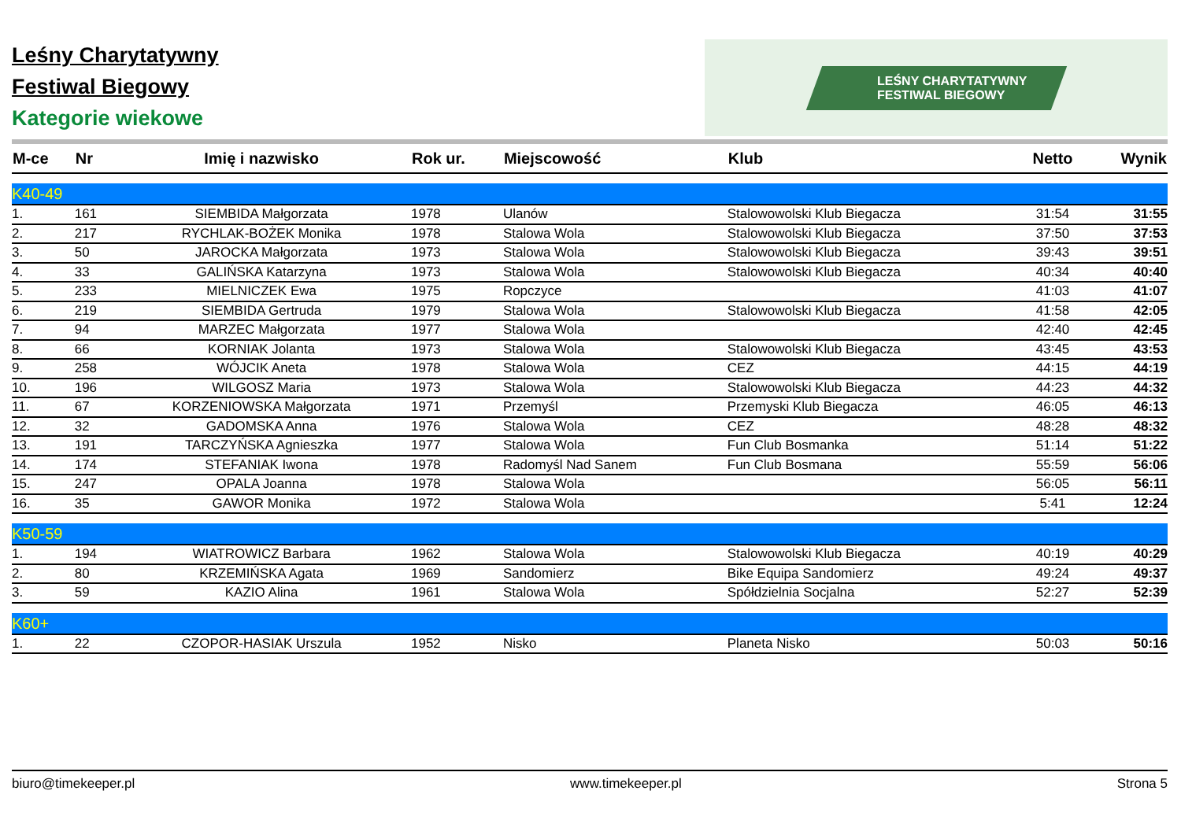Leśny Charytatywny
Festiwal Biegowy
Kategorie wiekowe
LEŚNY CHARYTATYWNY
FESTIWAL BIEGOWY
| M-ce | Nr | Imię i nazwisko | Rok ur. | Miejscowość | Klub | Netto | Wynik |
| --- | --- | --- | --- | --- | --- | --- | --- |
| K40-49 | | | | | | | |
| 1. | 161 | SIEMBIDA Małgorzata | 1978 | Ulanów | Stalowowolski Klub Biegacza | 31:54 | 31:55 |
| 2. | 217 | RYCHLAK-BOŻEK Monika | 1978 | Stalowa Wola | Stalowowolski Klub Biegacza | 37:50 | 37:53 |
| 3. | 50 | JAROCKA Małgorzata | 1973 | Stalowa Wola | Stalowowolski Klub Biegacza | 39:43 | 39:51 |
| 4. | 33 | GALIŃSKA Katarzyna | 1973 | Stalowa Wola | Stalowowolski Klub Biegacza | 40:34 | 40:40 |
| 5. | 233 | MIELNICZEK Ewa | 1975 | Ropczyce | | 41:03 | 41:07 |
| 6. | 219 | SIEMBIDA Gertruda | 1979 | Stalowa Wola | Stalowowolski Klub Biegacza | 41:58 | 42:05 |
| 7. | 94 | MARZEC Małgorzata | 1977 | Stalowa Wola | | 42:40 | 42:45 |
| 8. | 66 | KORNIAK Jolanta | 1973 | Stalowa Wola | Stalowowolski Klub Biegacza | 43:45 | 43:53 |
| 9. | 258 | WÓJCIK Aneta | 1978 | Stalowa Wola | CEZ | 44:15 | 44:19 |
| 10. | 196 | WILGOSZ Maria | 1973 | Stalowa Wola | Stalowowolski Klub Biegacza | 44:23 | 44:32 |
| 11. | 67 | KORZENIOWSKA Małgorzata | 1971 | Przemyśl | Przemyski Klub Biegacza | 46:05 | 46:13 |
| 12. | 32 | GADOMSKA Anna | 1976 | Stalowa Wola | CEZ | 48:28 | 48:32 |
| 13. | 191 | TARCZYŃSKA Agnieszka | 1977 | Stalowa Wola | Fun Club Bosmanka | 51:14 | 51:22 |
| 14. | 174 | STEFANIAK Iwona | 1978 | Radomyśl Nad Sanem | Fun Club Bosmana | 55:59 | 56:06 |
| 15. | 247 | OPALA Joanna | 1978 | Stalowa Wola | | 56:05 | 56:11 |
| 16. | 35 | GAWOR Monika | 1972 | Stalowa Wola | | 5:41 | 12:24 |
| K50-59 | | | | | | | |
| 1. | 194 | WIATROWICZ Barbara | 1962 | Stalowa Wola | Stalowowolski Klub Biegacza | 40:19 | 40:29 |
| 2. | 80 | KRZEMIŃSKA Agata | 1969 | Sandomierz | Bike Equipa Sandomierz | 49:24 | 49:37 |
| 3. | 59 | KAZIO Alina | 1961 | Stalowa Wola | Spółdzielnia Socjalna | 52:27 | 52:39 |
| K60+ | | | | | | | |
| 1. | 22 | CZOPOR-HASIAK Urszula | 1952 | Nisko | Planeta Nisko | 50:03 | 50:16 |
biuro@timekeeper.pl www.timekeeper.pl Strona 5